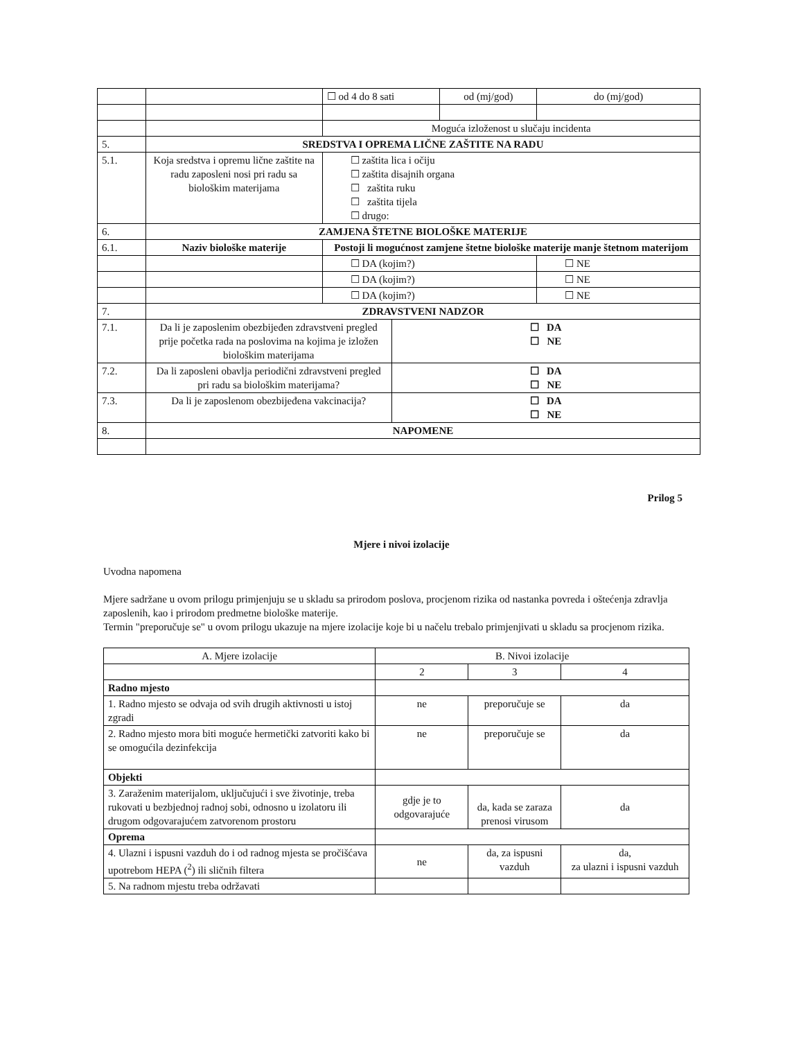| | | ☐ od 4 do 8 sati | | od (mj/god) | do (mj/god) |
| | | Moguća izloženost u slučaju incidenta | | | |
| 5. | SREDSTVA I OPREMA LIČNE ZAŠTITE NA RADU | | | | |
| 5.1. | Koja sredstva i opremu lične zaštite na radu zaposleni nosi pri radu sa biološkim materijama | ☐ zaštita lica i očiju ☐ zaštita disajnih organa ☐ zaštita ruku ☐ zaštita tijela ☐ drugo: | | | |
| 6. | ZAMJENA ŠTETNE BIOLOŠKE MATERIJE | | | | |
| 6.1. | Naziv biološke materije | Postoji li mogućnost zamjene štetne biološke materije manje štetnom materijom | | | |
| | | ☐ DA (kojim?) | | | ☐ NE |
| | | ☐ DA (kojim?) | | | ☐ NE |
| | | ☐ DA (kojim?) | | | ☐ NE |
| 7. | ZDRAVSTVENI NADZOR | | | | |
| 7.1. | Da li je zaposlenim obezbijeđen zdravstveni pregled prije početka rada na poslovima na kojima je izložen biološkim materijama | | ☐ DA ☐ NE | | |
| 7.2. | Da li zaposleni obavlja periodični zdravstveni pregled pri radu sa biološkim materijama? | | ☐ DA ☐ NE | | |
| 7.3. | Da li je zaposlenom obezbijeđena vakcinacija? | | ☐ DA ☐ NE | | |
| 8. | NAPOMENE | | | | |
Prilog 5
Mjere i nivoi izolacije
Uvodna napomena
Mjere sadržane u ovom prilogu primjenjuju se u skladu sa prirodom poslova, procjenom rizika od nastanka povreda i oštećenja zdravlja zaposlenih, kao i prirodom predmetne biološke materije.
Termin "preporučuje se" u ovom prilogu ukazuje na mjere izolacije koje bi u načelu trebalo primjenjivati u skladu sa procjenom rizika.
| A. Mjere izolacije | B. Nivoi izolacije | | |
| | 2 | 3 | 4 |
| Radno mjesto | | | |
| 1. Radno mjesto se odvaja od svih drugih aktivnosti u istoj zgradi | ne | preporučuje se | da |
| 2. Radno mjesto mora biti moguće hermetički zatvoriti kako bi se omogućila dezinfekcija | ne | preporučuje se | da |
| Objekti | | | |
| 3. Zaraženim materijalom, uključujući i sve životinje, treba rukovati u bezbjednoj radnoj sobi, odnosno u izolatoru ili drugom odgovarajućem zatvorenom prostoru | gdje je to odgovarajuće | da, kada se zaraza prenosi virusom | da |
| Oprema | | | |
| 4. Ulazni i ispusni vazduh do i od radnog mjesta se pročišćava upotrebom HEPA (<sup>2</sup>) ili sličnih filtera | ne | da, za ispusni vazduh | da, za ulazni i ispusni vazduh |
| 5. Na radnom mjestu treba održavati | | | |